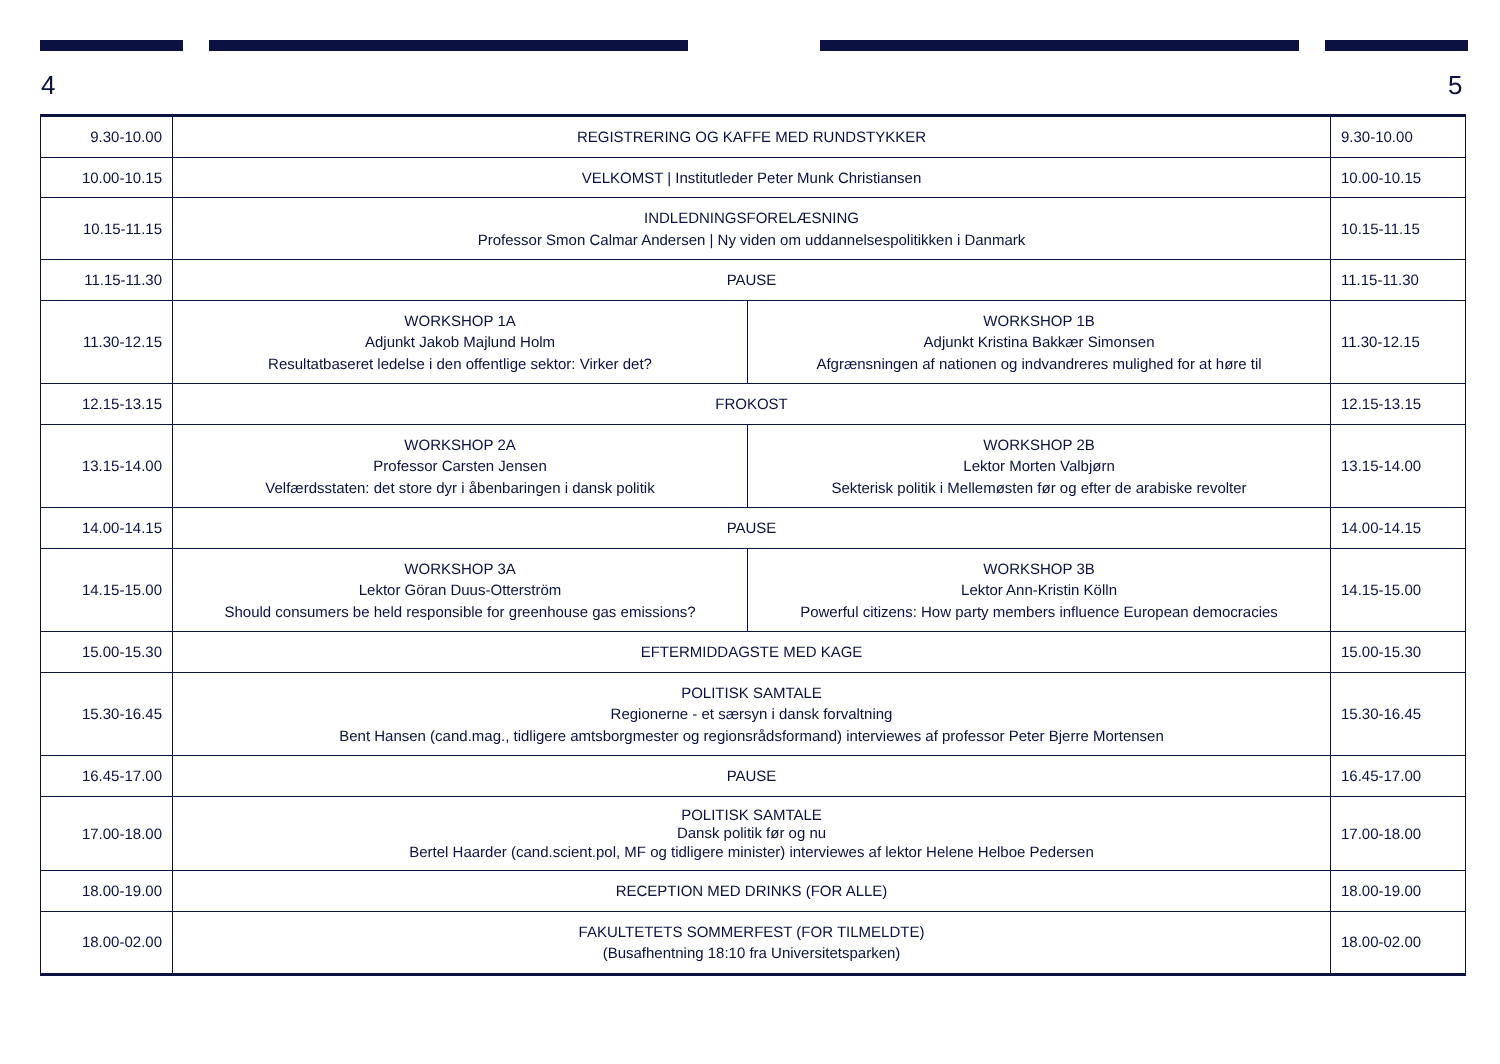4 5
| 9.30-10.00 | REGISTRERING OG KAFFE MED RUNDSTYKKER | | 9.30-10.00 |
| 10.00-10.15 | VELKOMST / Institutleder Peter Munk Christiansen | | 10.00-10.15 |
| 10.15-11.15 | INDLEDNINGSFORELÆSNING Professor Smon Calmar Andersen / Ny viden om uddannelsespolitikken i Danmark | | 10.15-11.15 |
| 11.15-11.30 | PAUSE | | 11.15-11.30 |
| 11.30-12.15 | WORKSHOP 1A Adjunkt Jakob Majlund Holm Resultatbaseret ledelse i den offentlige sektor: Virker det? | WORKSHOP 1B Adjunkt Kristina Bakkær Simonsen Afgrænsningen af nationen og indvandreres mulighed for at høre til | 11.30-12.15 |
| 12.15-13.15 | FROKOST | | 12.15-13.15 |
| 13.15-14.00 | WORKSHOP 2A Professor Carsten Jensen Velfærdsstaten: det store dyr i åbenbaringen i dansk politik | WORKSHOP 2B Lektor Morten Valbjørn Sekterisk politik i Mellemøsten før og efter de arabiske revolter | 13.15-14.00 |
| 14.00-14.15 | PAUSE | | 14.00-14.15 |
| 14.15-15.00 | WORKSHOP 3A Lektor Göran Duus-Otterström Should consumers be held responsible for greenhouse gas emissions? | WORKSHOP 3B Lektor Ann-Kristin Kölln Powerful citizens: How party members influence European democracies | 14.15-15.00 |
| 15.00-15.30 | EFTERMIDDAGSTE MED KAGE | | 15.00-15.30 |
| 15.30-16.45 | POLITISK SAMTALE Regionerne - et særsyn i dansk forvaltning Bent Hansen (cand.mag., tidligere amtsborgmester og regionsrådsformand) interviewes af professor Peter Bjerre Mortensen | | 15.30-16.45 |
| 16.45-17.00 | PAUSE | | 16.45-17.00 |
| 17.00-18.00 | POLITISK SAMTALE Dansk politik før og nu Bertel Haarder (cand.scient.pol, MF og tidligere minister) interviewes af lektor Helene Helboe Pedersen | | 17.00-18.00 |
| 18.00-19.00 | RECEPTION MED DRINKS (FOR ALLE) | | 18.00-19.00 |
| 18.00-02.00 | FAKULTETETS SOMMERFEST (FOR TILMELDTE) (Busafhentning 18:10 fra Universitetsparken) | | 18.00-02.00 |